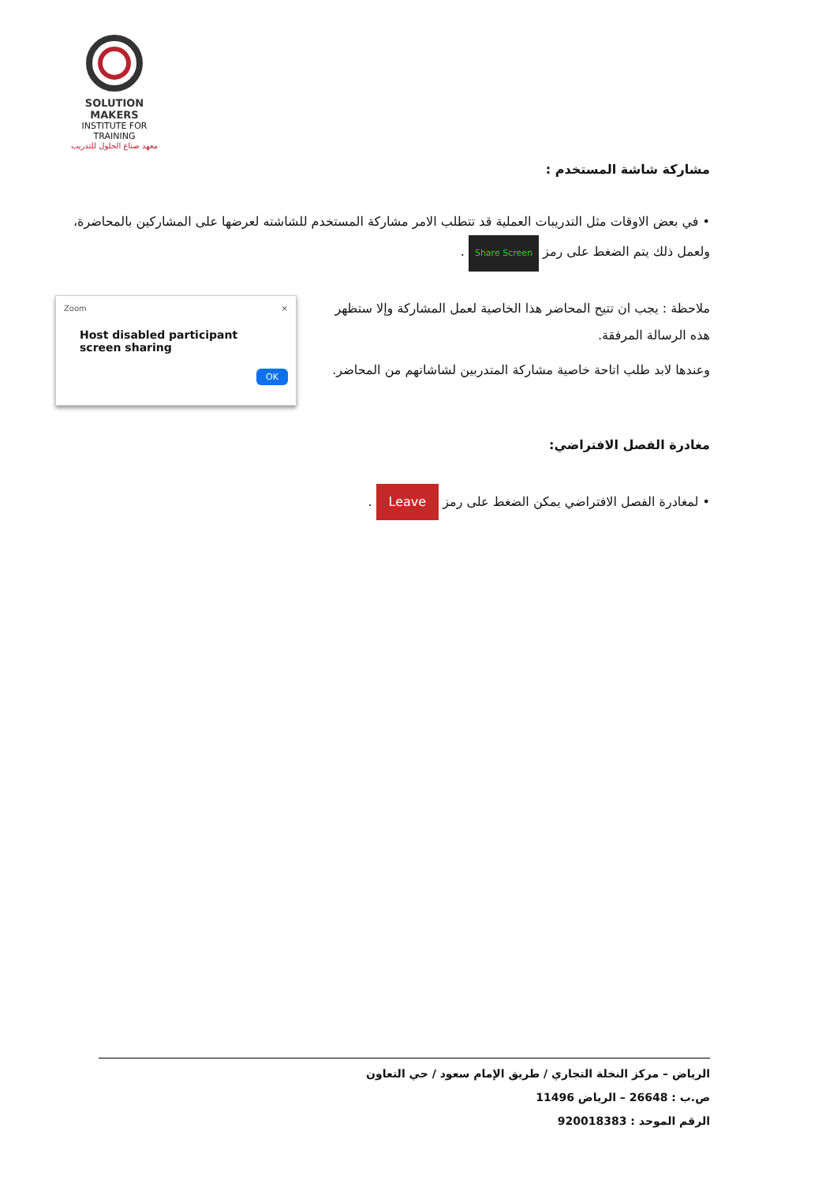SOLUTION MAKERS
INSTITUTE FOR TRAINING
معهد صناع الحلول للتدريب
مشاركة شاشة المستخدم :
• في بعض الاوقات مثل التدريبات العملية قد تتطلب الامر مشاركة المستخدم للشاشته لعرضها على المشاركين بالمحاضرة، ولعمل ذلك يتم الضغط على رمز Share Screen .
ملاحظة : يجب ان تتيح المحاضر هذا الخاصية لعمل المشاركة وإلا ستظهر هذه الرسالة المرفقة.
وعندها لابد طلب اتاحة خاصية مشاركة المتدربين لشاشاتهم من المحاضر.
Zoom ×
Host disabled participant screen sharing
OK
مغادرة الفصل الافتراضي:
• لمغادرة الفصل الافتراضي يمكن الضغط على رمز Leave .
الرياض – مركز النخلة التجاري / طريق الإمام سعود / حي التعاون
ص.ب : 26648 – الرياض 11496
الرقم الموحد : 920018383